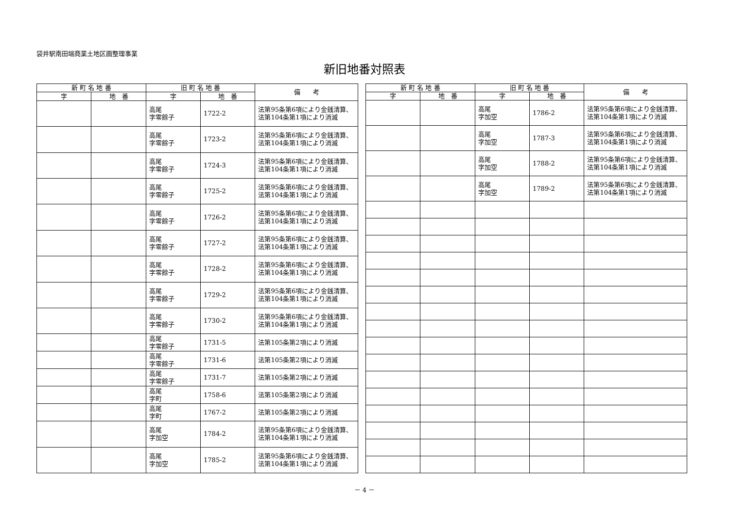袋井駅南田端商業土地区画整理事業
新旧地番対照表
| 新 町 名 地 番 | | 旧 町 名 地 番 | | 備 考 |
| --- | --- | --- | --- | --- |
| 字 | 地 番 | 字 | 地 番 | |
| | | 高尾 字零餘子 | 1722-2 | 法第95条第6項により金銭清算、法第104条第1項により消滅 |
| | | 高尾 字零餘子 | 1723-2 | 法第95条第6項により金銭清算、法第104条第1項により消滅 |
| | | 高尾 字零餘子 | 1724-3 | 法第95条第6項により金銭清算、法第104条第1項により消滅 |
| | | 高尾 字零餘子 | 1725-2 | 法第95条第6項により金銭清算、法第104条第1項により消滅 |
| | | 高尾 字零餘子 | 1726-2 | 法第95条第6項により金銭清算、法第104条第1項により消滅 |
| | | 高尾 字零餘子 | 1727-2 | 法第95条第6項により金銭清算、法第104条第1項により消滅 |
| | | 高尾 字零餘子 | 1728-2 | 法第95条第6項により金銭清算、法第104条第1項により消滅 |
| | | 高尾 字零餘子 | 1729-2 | 法第95条第6項により金銭清算、法第104条第1項により消滅 |
| | | 高尾 字零餘子 | 1730-2 | 法第95条第6項により金銭清算、法第104条第1項により消滅 |
| | | 高尾 字零餘子 | 1731-5 | 法第105条第2項により消滅 |
| | | 高尾 字零餘子 | 1731-6 | 法第105条第2項により消滅 |
| | | 高尾 字零餘子 | 1731-7 | 法第105条第2項により消滅 |
| | | 高尾 字町 | 1758-6 | 法第105条第2項により消滅 |
| | | 高尾 字町 | 1767-2 | 法第105条第2項により消滅 |
| | | 高尾 字加空 | 1784-2 | 法第95条第6項により金銭清算、法第104条第1項により消滅 |
| | | 高尾 字加空 | 1785-2 | 法第95条第6項により金銭清算、法第104条第1項により消滅 |
| 新 町 名 地 番 | | 旧 町 名 地 番 | | 備 考 |
| --- | --- | --- | --- | --- |
| 字 | 地 番 | 字 | 地 番 | |
| | | 高尾 字加空 | 1786-2 | 法第95条第6項により金銭清算、法第104条第1項により消滅 |
| | | 高尾 字加空 | 1787-3 | 法第95条第6項により金銭清算、法第104条第1項により消滅 |
| | | 高尾 字加空 | 1788-2 | 法第95条第6項により金銭清算、法第104条第1項により消滅 |
| | | 高尾 字加空 | 1789-2 | 法第95条第6項により金銭清算、法第104条第1項により消滅 |
－ 4 －